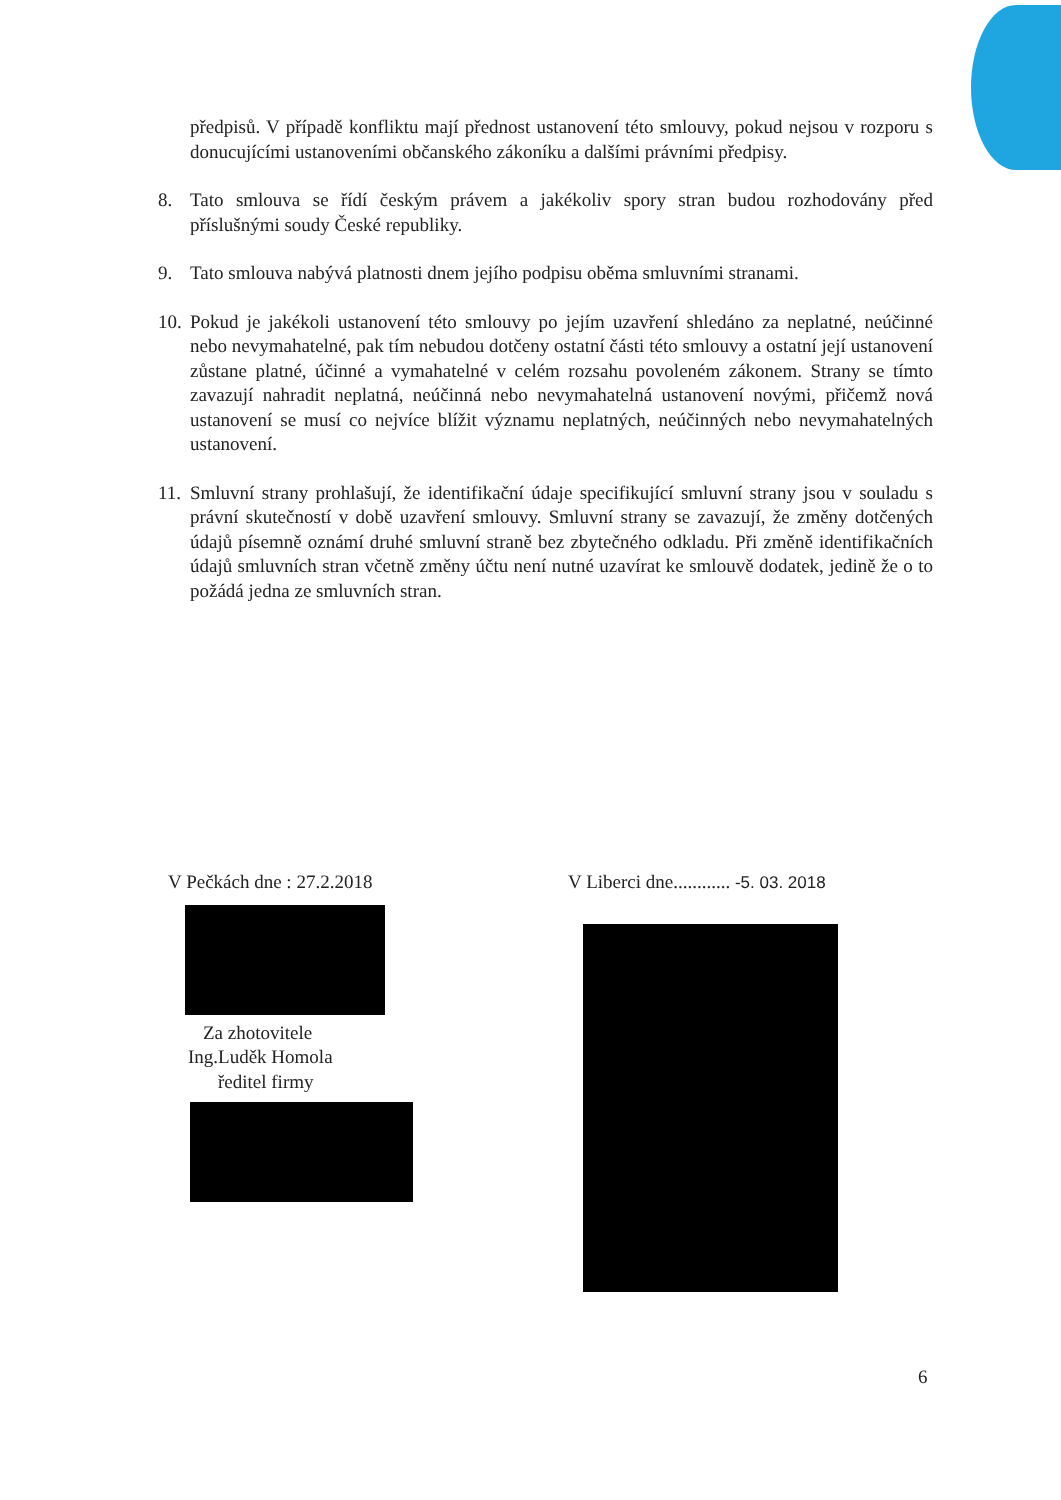předpisů. V případě konfliktu mají přednost ustanovení této smlouvy, pokud nejsou v rozporu s donucujícími ustanoveními občanského zákoníku a dalšími právními předpisy.
8. Tato smlouva se řídí českým právem a jakékoliv spory stran budou rozhodovány před příslušnými soudy České republiky.
9. Tato smlouva nabývá platnosti dnem jejího podpisu oběma smluvními stranami.
10.
Pokud je jakékoli ustanovení této smlouvy po jejím uzavření shledáno za neplatné, neúčinné nebo nevymahatelné, pak tím nebudou dotčeny ostatní části této smlouvy a ostatní její ustanovení zůstane platné, účinné a vymahatelné v celém rozsahu povoleném zákonem. Strany se tímto zavazují nahradit neplatná, neúčinná nebo nevymahatelná ustanovení novými, přičemž nová ustanovení se musí co nejvíce blížit významu neplatných, neúčinných nebo nevymahatelných ustanovení.
11.
Smluvní strany prohlašují, že identifikační údaje specifikující smluvní strany jsou v souladu s právní skutečností v době uzavření smlouvy. Smluvní strany se zavazují, že změny dotčených údajů písemně oznámí druhé smluvní straně bez zbytečného odkladu. Při změně identifikačních údajů smluvních stran včetně změny účtu není nutné uzavírat ke smlouvě dodatek, jedině že o to požádá jedna ze smluvních stran.
V Pečkách dne : 27.2.2018
Za zhotovitele
Ing.Luděk Homola
ředitel firmy
V Liberci dne............ -5. 03. 2018
6